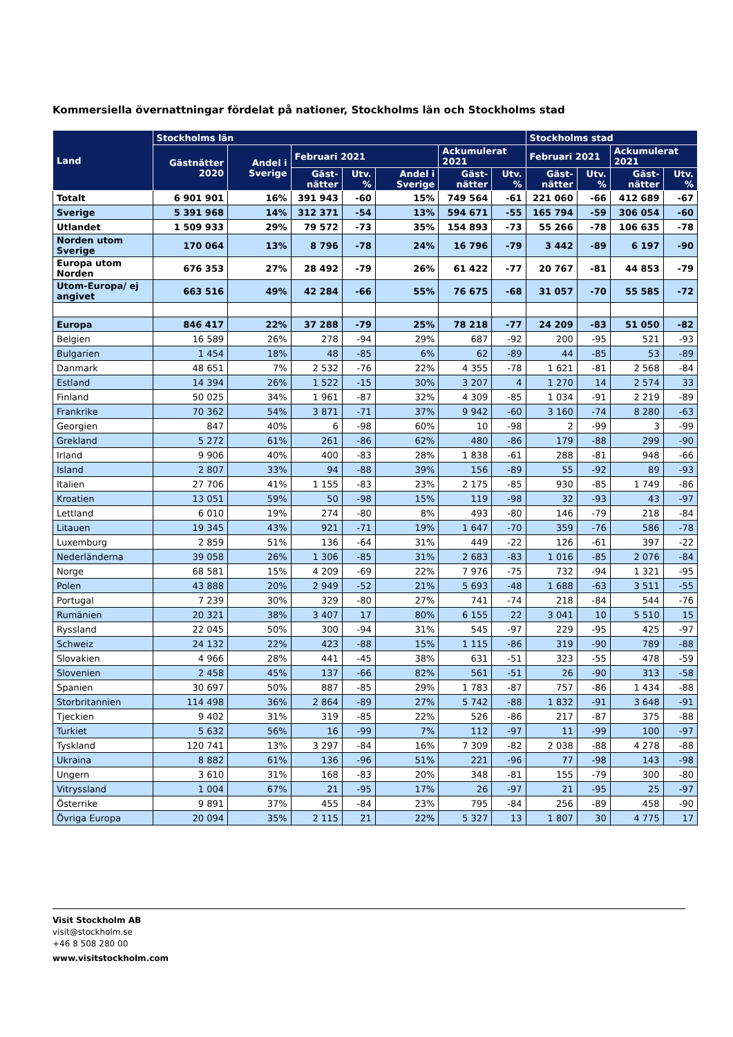Kommersiella övernattningar fördelat på nationer, Stockholms län och Stockholms stad
| Land | Stockholms län | | | | | | | Stockholms stad | | | |
| --- | --- | --- | --- | --- | --- | --- | --- | --- | --- | --- | --- |
| | Gästnätter 2020 | Andel i Sverige | Februari 2021 | | | Ackumulerat 2021 | | Februari 2021 | | Ackumulerat 2021 | |
| | | | Gäst-nätter | Utv. % | Andel i Sverige | Gäst-nätter | Utv. % | Gäst-nätter | Utv. % | Gäst-nätter | Utv. % |
| Totalt | 6 901 901 | 16% | 391 943 | -60 | 15% | 749 564 | -61 | 221 060 | -66 | 412 689 | -67 |
| Sverige | 5 391 968 | 14% | 312 371 | -54 | 13% | 594 671 | -55 | 165 794 | -59 | 306 054 | -60 |
| Utlandet | 1 509 933 | 29% | 79 572 | -73 | 35% | 154 893 | -73 | 55 266 | -78 | 106 635 | -78 |
| Norden utom Sverige | 170 064 | 13% | 8 796 | -78 | 24% | 16 796 | -79 | 3 442 | -89 | 6 197 | -90 |
| Europa utom Norden | 676 353 | 27% | 28 492 | -79 | 26% | 61 422 | -77 | 20 767 | -81 | 44 853 | -79 |
| Utom-Europa/ ej angivet | 663 516 | 49% | 42 284 | -66 | 55% | 76 675 | -68 | 31 057 | -70 | 55 585 | -72 |
| Europa | 846 417 | 22% | 37 288 | -79 | 25% | 78 218 | -77 | 24 209 | -83 | 51 050 | -82 |
| Belgien | 16 589 | 26% | 278 | -94 | 29% | 687 | -92 | 200 | -95 | 521 | -93 |
| Bulgarien | 1 454 | 18% | 48 | -85 | 6% | 62 | -89 | 44 | -85 | 53 | -89 |
| Danmark | 48 651 | 7% | 2 532 | -76 | 22% | 4 355 | -78 | 1 621 | -81 | 2 568 | -84 |
| Estland | 14 394 | 26% | 1 522 | -15 | 30% | 3 207 | 4 | 1 270 | 14 | 2 574 | 33 |
| Finland | 50 025 | 34% | 1 961 | -87 | 32% | 4 309 | -85 | 1 034 | -91 | 2 219 | -89 |
| Frankrike | 70 362 | 54% | 3 871 | -71 | 37% | 9 942 | -60 | 3 160 | -74 | 8 280 | -63 |
| Georgien | 847 | 40% | 6 | -98 | 60% | 10 | -98 | 2 | -99 | 3 | -99 |
| Grekland | 5 272 | 61% | 261 | -86 | 62% | 480 | -86 | 179 | -88 | 299 | -90 |
| Irland | 9 906 | 40% | 400 | -83 | 28% | 1 838 | -61 | 288 | -81 | 948 | -66 |
| Island | 2 807 | 33% | 94 | -88 | 39% | 156 | -89 | 55 | -92 | 89 | -93 |
| Italien | 27 706 | 41% | 1 155 | -83 | 23% | 2 175 | -85 | 930 | -85 | 1 749 | -86 |
| Kroatien | 13 051 | 59% | 50 | -98 | 15% | 119 | -98 | 32 | -93 | 43 | -97 |
| Lettland | 6 010 | 19% | 274 | -80 | 8% | 493 | -80 | 146 | -79 | 218 | -84 |
| Litauen | 19 345 | 43% | 921 | -71 | 19% | 1 647 | -70 | 359 | -76 | 586 | -78 |
| Luxemburg | 2 859 | 51% | 136 | -64 | 31% | 449 | -22 | 126 | -61 | 397 | -22 |
| Nederländerna | 39 058 | 26% | 1 306 | -85 | 31% | 2 683 | -83 | 1 016 | -85 | 2 076 | -84 |
| Norge | 68 581 | 15% | 4 209 | -69 | 22% | 7 976 | -75 | 732 | -94 | 1 321 | -95 |
| Polen | 43 888 | 20% | 2 949 | -52 | 21% | 5 693 | -48 | 1 688 | -63 | 3 511 | -55 |
| Portugal | 7 239 | 30% | 329 | -80 | 27% | 741 | -74 | 218 | -84 | 544 | -76 |
| Rumänien | 20 321 | 38% | 3 407 | 17 | 80% | 6 155 | 22 | 3 041 | 10 | 5 510 | 15 |
| Ryssland | 22 045 | 50% | 300 | -94 | 31% | 545 | -97 | 229 | -95 | 425 | -97 |
| Schweiz | 24 132 | 22% | 423 | -88 | 15% | 1 115 | -86 | 319 | -90 | 789 | -88 |
| Slovakien | 4 966 | 28% | 441 | -45 | 38% | 631 | -51 | 323 | -55 | 478 | -59 |
| Slovenien | 2 458 | 45% | 137 | -66 | 82% | 561 | -51 | 26 | -90 | 313 | -58 |
| Spanien | 30 697 | 50% | 887 | -85 | 29% | 1 783 | -87 | 757 | -86 | 1 434 | -88 |
| Storbritannien | 114 498 | 36% | 2 864 | -89 | 27% | 5 742 | -88 | 1 832 | -91 | 3 648 | -91 |
| Tjeckien | 9 402 | 31% | 319 | -85 | 22% | 526 | -86 | 217 | -87 | 375 | -88 |
| Turkiet | 5 632 | 56% | 16 | -99 | 7% | 112 | -97 | 11 | -99 | 100 | -97 |
| Tyskland | 120 741 | 13% | 3 297 | -84 | 16% | 7 309 | -82 | 2 038 | -88 | 4 278 | -88 |
| Ukraina | 8 882 | 61% | 136 | -96 | 51% | 221 | -96 | 77 | -98 | 143 | -98 |
| Ungern | 3 610 | 31% | 168 | -83 | 20% | 348 | -81 | 155 | -79 | 300 | -80 |
| Vitryssland | 1 004 | 67% | 21 | -95 | 17% | 26 | -97 | 21 | -95 | 25 | -97 |
| Österrike | 9 891 | 37% | 455 | -84 | 23% | 795 | -84 | 256 | -89 | 458 | -90 |
| Övriga Europa | 20 094 | 35% | 2 115 | 21 | 22% | 5 327 | 13 | 1 807 | 30 | 4 775 | 17 |
Visit Stockholm AB
visit@stockholm.se
+46 8 508 280 00
www.visitstockholm.com